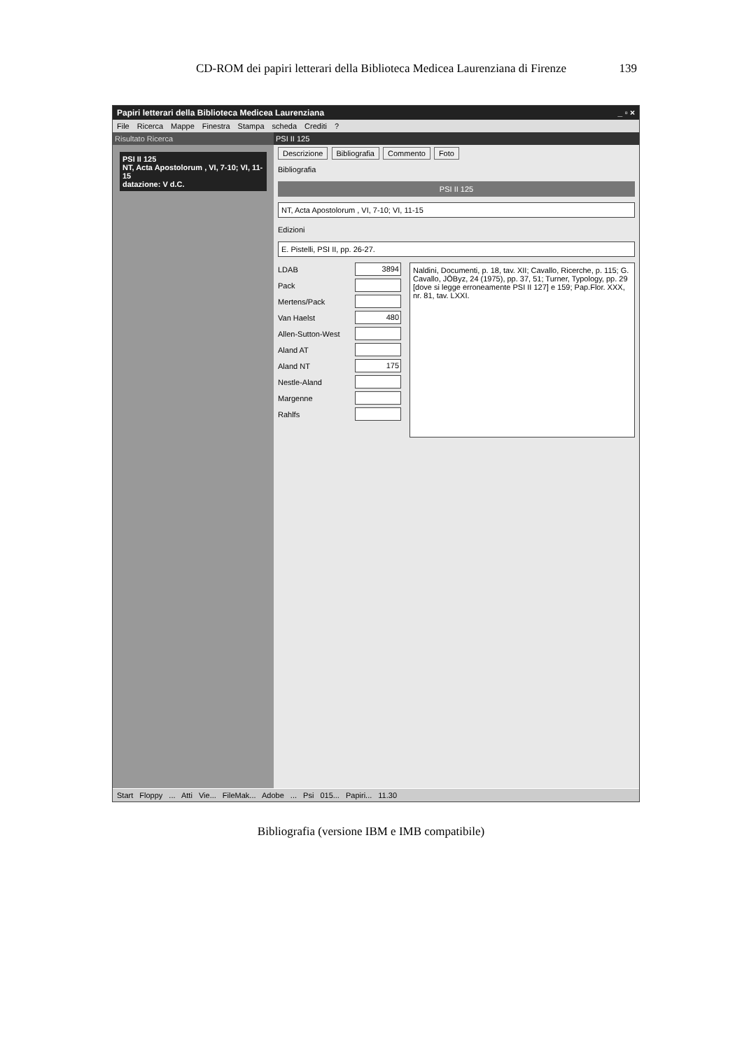CD-ROM dei papiri letterari della Biblioteca Medicea Laurenziana di Firenze 139
Papiri letterari della Biblioteca Medicea Laurenziana _ ▫ ×
File Ricerca Mappe Finestra Stampa scheda Crediti ?
Risultato Ricerca
PSI II 125
NT, Acta Apostolorum , VI, 7-10; VI, 11-15
datazione: V d.C.
PSI II 125
Descrizione Bibliografia Commento Foto
Bibliografia
PSI II 125
NT, Acta Apostolorum , VI, 7-10; VI, 11-15
Edizioni
E. Pistelli, PSI II, pp. 26-27.
LDAB 3894
Pack
Mertens/Pack
Van Haelst 480
Allen-Sutton-West
Aland AT
Aland NT 175
Nestle-Aland
Margenne
Rahlfs
Naldini, Documenti, p. 18, tav. XII; Cavallo, Ricerche, p. 115; G. Cavallo, JÖByz, 24 (1975), pp. 37, 51; Turner, Typology, pp. 29 [dove si legge erroneamente PSI II 127] e 159; Pap.Flor. XXX, nr. 81, tav. LXXI.
Start Floppy ... Atti Vie... FileMak... Adobe ... Psi 015... Papiri... 11.30
Bibliografia (versione IBM e IMB compatibile)